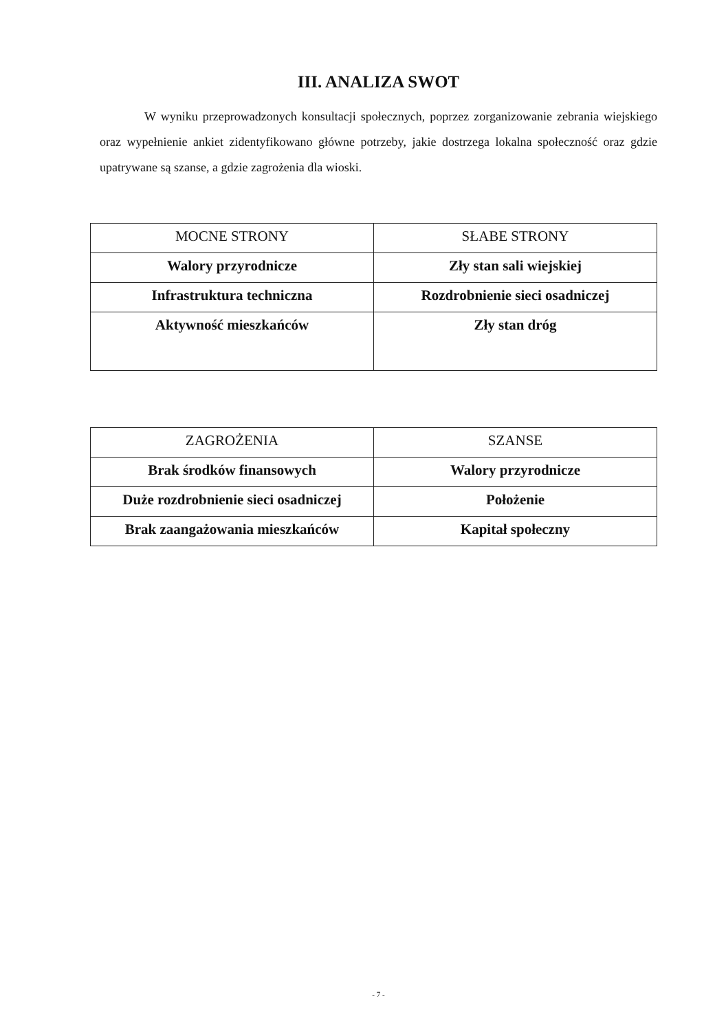III. ANALIZA SWOT
W wyniku przeprowadzonych konsultacji społecznych, poprzez zorganizowanie zebrania wiejskiego oraz wypełnienie ankiet zidentyfikowano główne potrzeby, jakie dostrzega lokalna społeczność oraz gdzie upatrywane są szanse, a gdzie zagrożenia dla wioski.
| MOCNE STRONY | SŁABE STRONY |
| --- | --- |
| Walory przyrodnicze | Zły stan sali wiejskiej |
| Infrastruktura techniczna | Rozdrobnienie sieci osadniczej |
| Aktywność mieszkańców | Zły stan dróg |
| ZAGROŻENIA | SZANSE |
| --- | --- |
| Brak środków finansowych | Walory przyrodnicze |
| Duże rozdrobnienie sieci osadniczej | Położenie |
| Brak zaangażowania mieszkańców | Kapitał społeczny |
- 7 -